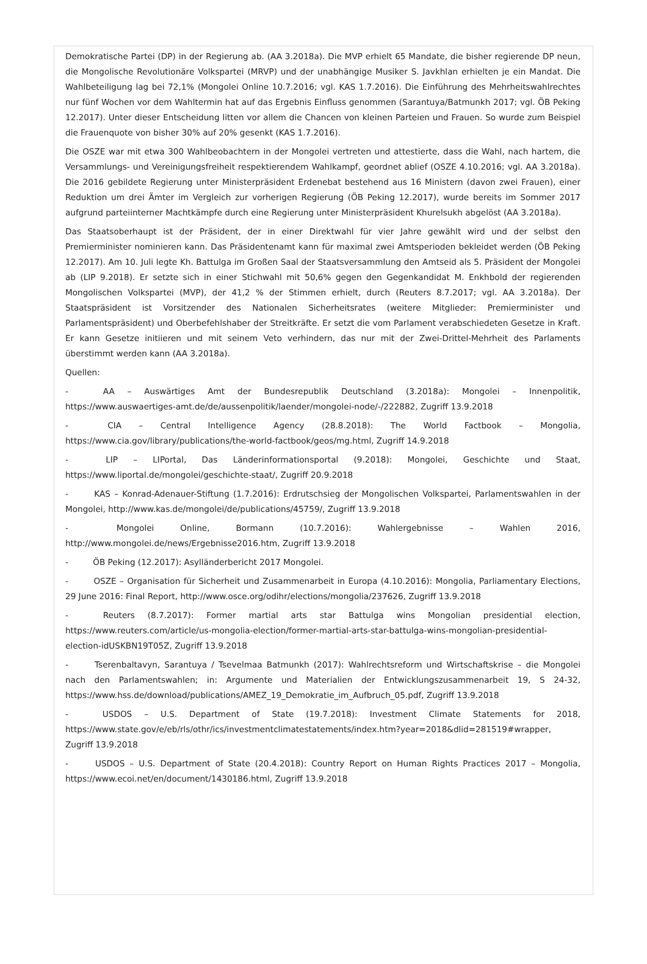Demokratische Partei (DP) in der Regierung ab. (AA 3.2018a). Die MVP erhielt 65 Mandate, die bisher regierende DP neun, die Mongolische Revolutionäre Volkspartei (MRVP) und der unabhängige Musiker S. Javkhlan erhielten je ein Mandat. Die Wahlbeteiligung lag bei 72,1% (Mongolei Online 10.7.2016; vgl. KAS 1.7.2016). Die Einführung des Mehrheitswahlrechtes nur fünf Wochen vor dem Wahltermin hat auf das Ergebnis Einfluss genommen (Sarantuya/Batmunkh 2017; vgl. ÖB Peking 12.2017). Unter dieser Entscheidung litten vor allem die Chancen von kleinen Parteien und Frauen. So wurde zum Beispiel die Frauenquote von bisher 30% auf 20% gesenkt (KAS 1.7.2016).
Die OSZE war mit etwa 300 Wahlbeobachtern in der Mongolei vertreten und attestierte, dass die Wahl, nach hartem, die Versammlungs- und Vereinigungsfreiheit respektierendem Wahlkampf, geordnet ablief (OSZE 4.10.2016; vgl. AA 3.2018a). Die 2016 gebildete Regierung unter Ministerpräsident Erdenebat bestehend aus 16 Ministern (davon zwei Frauen), einer Reduktion um drei Ämter im Vergleich zur vorherigen Regierung (ÖB Peking 12.2017), wurde bereits im Sommer 2017 aufgrund parteiinterner Machtkämpfe durch eine Regierung unter Ministerpräsident Khurelsukh abgelöst (AA 3.2018a).
Das Staatsoberhaupt ist der Präsident, der in einer Direktwahl für vier Jahre gewählt wird und der selbst den Premierminister nominieren kann. Das Präsidentenamt kann für maximal zwei Amtsperioden bekleidet werden (ÖB Peking 12.2017). Am 10. Juli legte Kh. Battulga im Großen Saal der Staatsversammlung den Amtseid als 5. Präsident der Mongolei ab (LIP 9.2018). Er setzte sich in einer Stichwahl mit 50,6% gegen den Gegenkandidat M. Enkhbold der regierenden Mongolischen Volkspartei (MVP), der 41,2 % der Stimmen erhielt, durch (Reuters 8.7.2017; vgl. AA 3.2018a). Der Staatspräsident ist Vorsitzender des Nationalen Sicherheitsrates (weitere Mitglieder: Premierminister und Parlamentspräsident) und Oberbefehlshaber der Streitkräfte. Er setzt die vom Parlament verabschiedeten Gesetze in Kraft. Er kann Gesetze initiieren und mit seinem Veto verhindern, das nur mit der Zwei-Drittel-Mehrheit des Parlaments überstimmt werden kann (AA 3.2018a).
Quellen:
- AA – Auswärtiges Amt der Bundesrepublik Deutschland (3.2018a): Mongolei – Innenpolitik, https://www.auswaertiges-amt.de/de/aussenpolitik/laender/mongolei-node/-/222882, Zugriff 13.9.2018
- CIA – Central Intelligence Agency (28.8.2018): The World Factbook – Mongolia, https://www.cia.gov/library/publications/the-world-factbook/geos/mg.html, Zugriff 14.9.2018
- LIP – LIPortal, Das Länderinformationsportal (9.2018): Mongolei, Geschichte und Staat, https://www.liportal.de/mongolei/geschichte-staat/, Zugriff 20.9.2018
- KAS – Konrad-Adenauer-Stiftung (1.7.2016): Erdrutschsieg der Mongolischen Volkspartei, Parlamentswahlen in der Mongolei, http://www.kas.de/mongolei/de/publications/45759/, Zugriff 13.9.2018
- Mongolei Online, Bormann (10.7.2016): Wahlergebnisse – Wahlen 2016, http://www.mongolei.de/news/Ergebnisse2016.htm, Zugriff 13.9.2018
- ÖB Peking (12.2017): Asylländerbericht 2017 Mongolei.
- OSZE – Organisation für Sicherheit und Zusammenarbeit in Europa (4.10.2016): Mongolia, Parliamentary Elections, 29 June 2016: Final Report, http://www.osce.org/odihr/elections/mongolia/237626, Zugriff 13.9.2018
- Reuters (8.7.2017): Former martial arts star Battulga wins Mongolian presidential election, https://www.reuters.com/article/us-mongolia-election/former-martial-arts-star-battulga-wins-mongolian-presidential-election-idUSKBN19T05Z, Zugriff 13.9.2018
- Tserenbaltavyn, Sarantuya / Tsevelmaa Batmunkh (2017): Wahlrechtsreform und Wirtschaftskrise – die Mongolei nach den Parlamentswahlen; in: Argumente und Materialien der Entwicklungszusammenarbeit 19, S 24-32, https://www.hss.de/download/publications/AMEZ_19_Demokratie_im_Aufbruch_05.pdf, Zugriff 13.9.2018
- USDOS – U.S. Department of State (19.7.2018): Investment Climate Statements for 2018, https://www.state.gov/e/eb/rls/othr/ics/investmentclimatestatements/index.htm?year=2018&dlid=281519#wrapper, Zugriff 13.9.2018
- USDOS – U.S. Department of State (20.4.2018): Country Report on Human Rights Practices 2017 – Mongolia, https://www.ecoi.net/en/document/1430186.html, Zugriff 13.9.2018